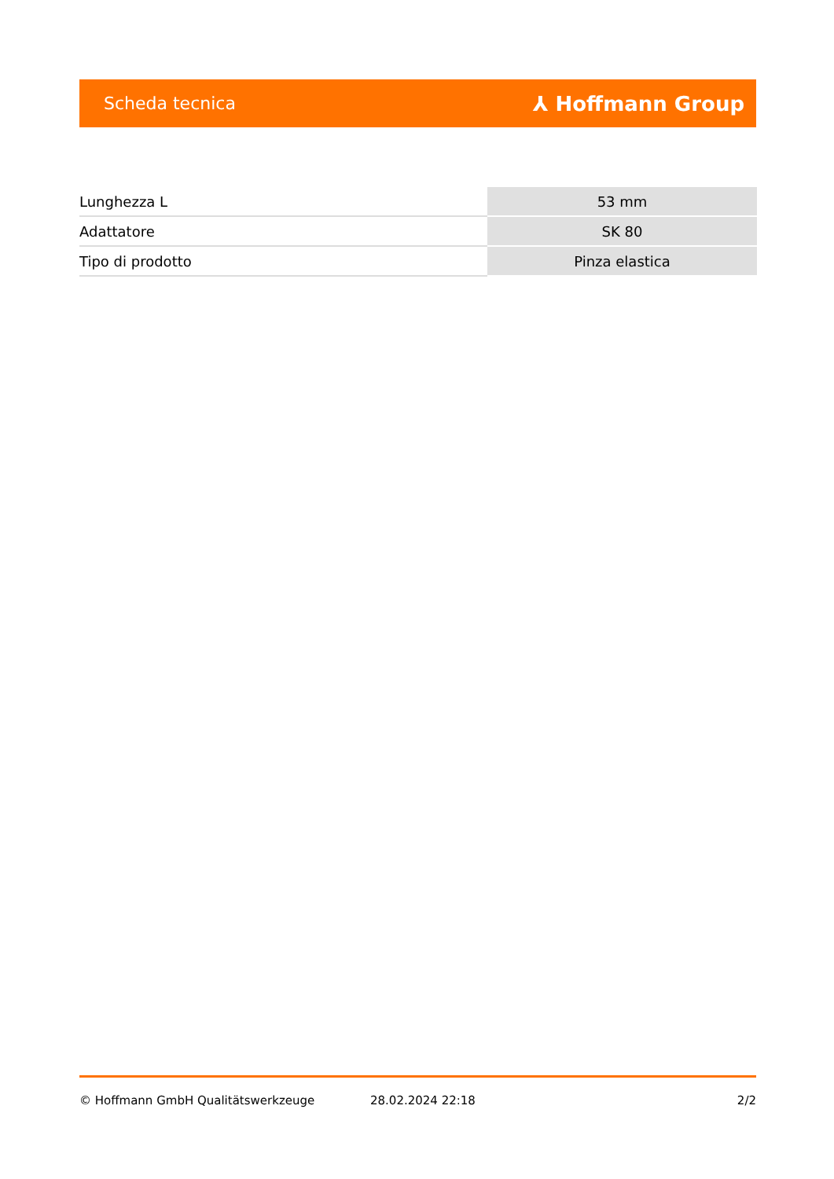Scheda tecnica ⅄ Hoffmann Group
| Lunghezza L | 53 mm |
| Adattatore | SK 80 |
| Tipo di prodotto | Pinza elastica |
© Hoffmann GmbH Qualitätswerkzeuge 28.02.2024 22:18 2/2